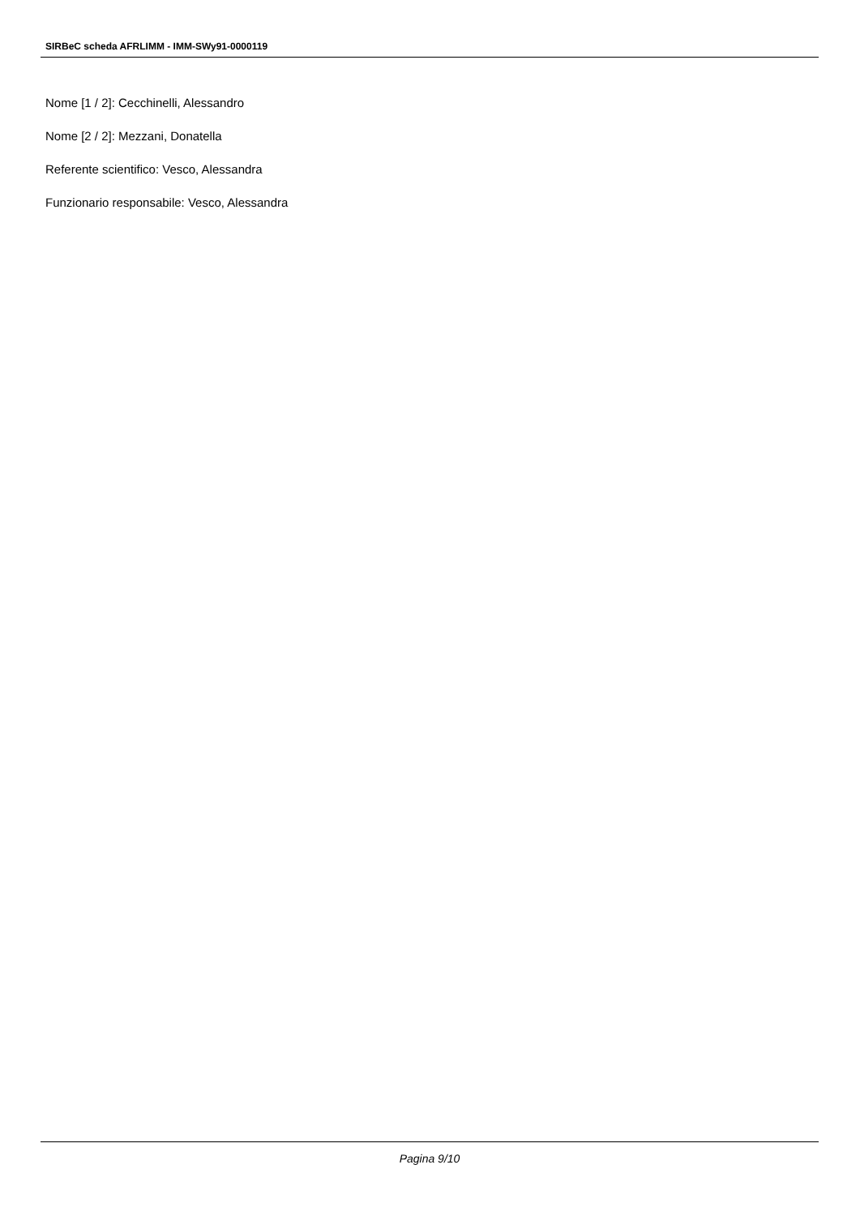SIRBeC scheda AFRLIMM - IMM-SWy91-0000119
Nome [1 / 2]: Cecchinelli, Alessandro
Nome [2 / 2]: Mezzani, Donatella
Referente scientifico: Vesco, Alessandra
Funzionario responsabile: Vesco, Alessandra
Pagina 9/10